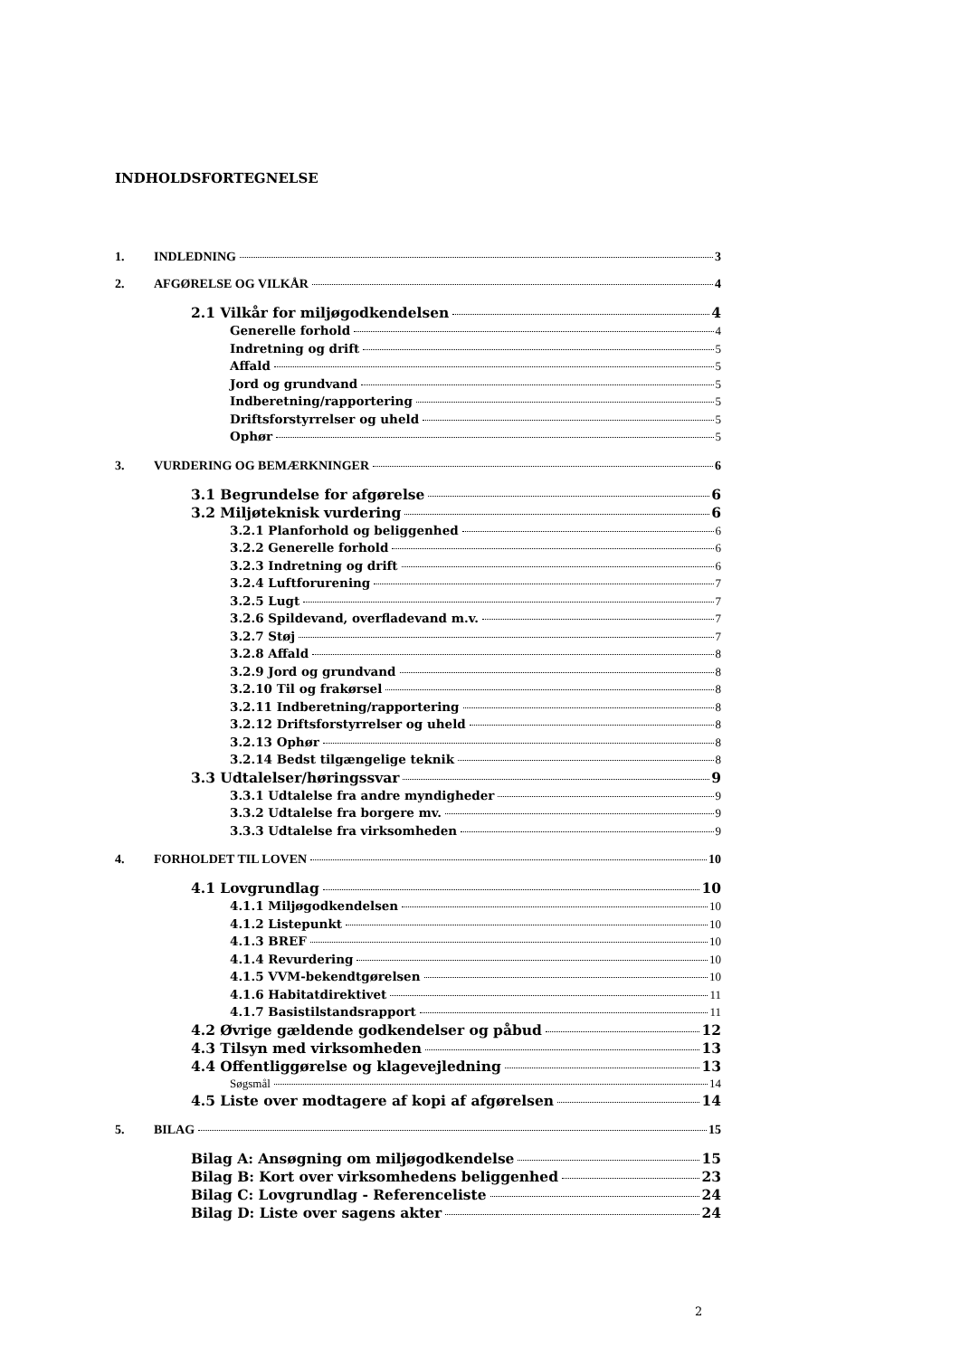INDHOLDSFORTEGNELSE
1. INDLEDNING 3
2. AFGØRELSE OG VILKÅR 4
2.1 Vilkår for miljøgodkendelsen 4
Generelle forhold 4
Indretning og drift 5
Affald 5
Jord og grundvand 5
Indberetning/rapportering 5
Driftsforstyrrelser og uheld 5
Ophør 5
3. VURDERING OG BEMÆRKNINGER 6
3.1 Begrundelse for afgørelse 6
3.2 Miljøteknisk vurdering 6
3.2.1 Planforhold og beliggenhed 6
3.2.2 Generelle forhold 6
3.2.3 Indretning og drift 6
3.2.4 Luftforurening 7
3.2.5 Lugt 7
3.2.6 Spildevand, overfladevand m.v. 7
3.2.7 Støj 7
3.2.8 Affald 8
3.2.9 Jord og grundvand 8
3.2.10 Til og frakørsel 8
3.2.11 Indberetning/rapportering 8
3.2.12 Driftsforstyrrelser og uheld 8
3.2.13 Ophør 8
3.2.14 Bedst tilgængelige teknik 8
3.3 Udtalelser/høringssvar 9
3.3.1 Udtalelse fra andre myndigheder 9
3.3.2 Udtalelse fra borgere mv. 9
3.3.3 Udtalelse fra virksomheden 9
4. FORHOLDET TIL LOVEN 10
4.1 Lovgrundlag 10
4.1.1 Miljøgodkendelsen 10
4.1.2 Listepunkt 10
4.1.3 BREF 10
4.1.4 Revurdering 10
4.1.5 VVM-bekendtgørelsen 10
4.1.6 Habitatdirektivet 11
4.1.7 Basistilstandsrapport 11
4.2 Øvrige gældende godkendelser og påbud 12
4.3 Tilsyn med virksomheden 13
4.4 Offentliggørelse og klagevejledning 13
Søgsmål 14
4.5 Liste over modtagere af kopi af afgørelsen 14
5. BILAG 15
Bilag A: Ansøgning om miljøgodkendelse 15
Bilag B: Kort over virksomhedens beliggenhed 23
Bilag C: Lovgrundlag - Referenceliste 24
Bilag D: Liste over sagens akter 24
2